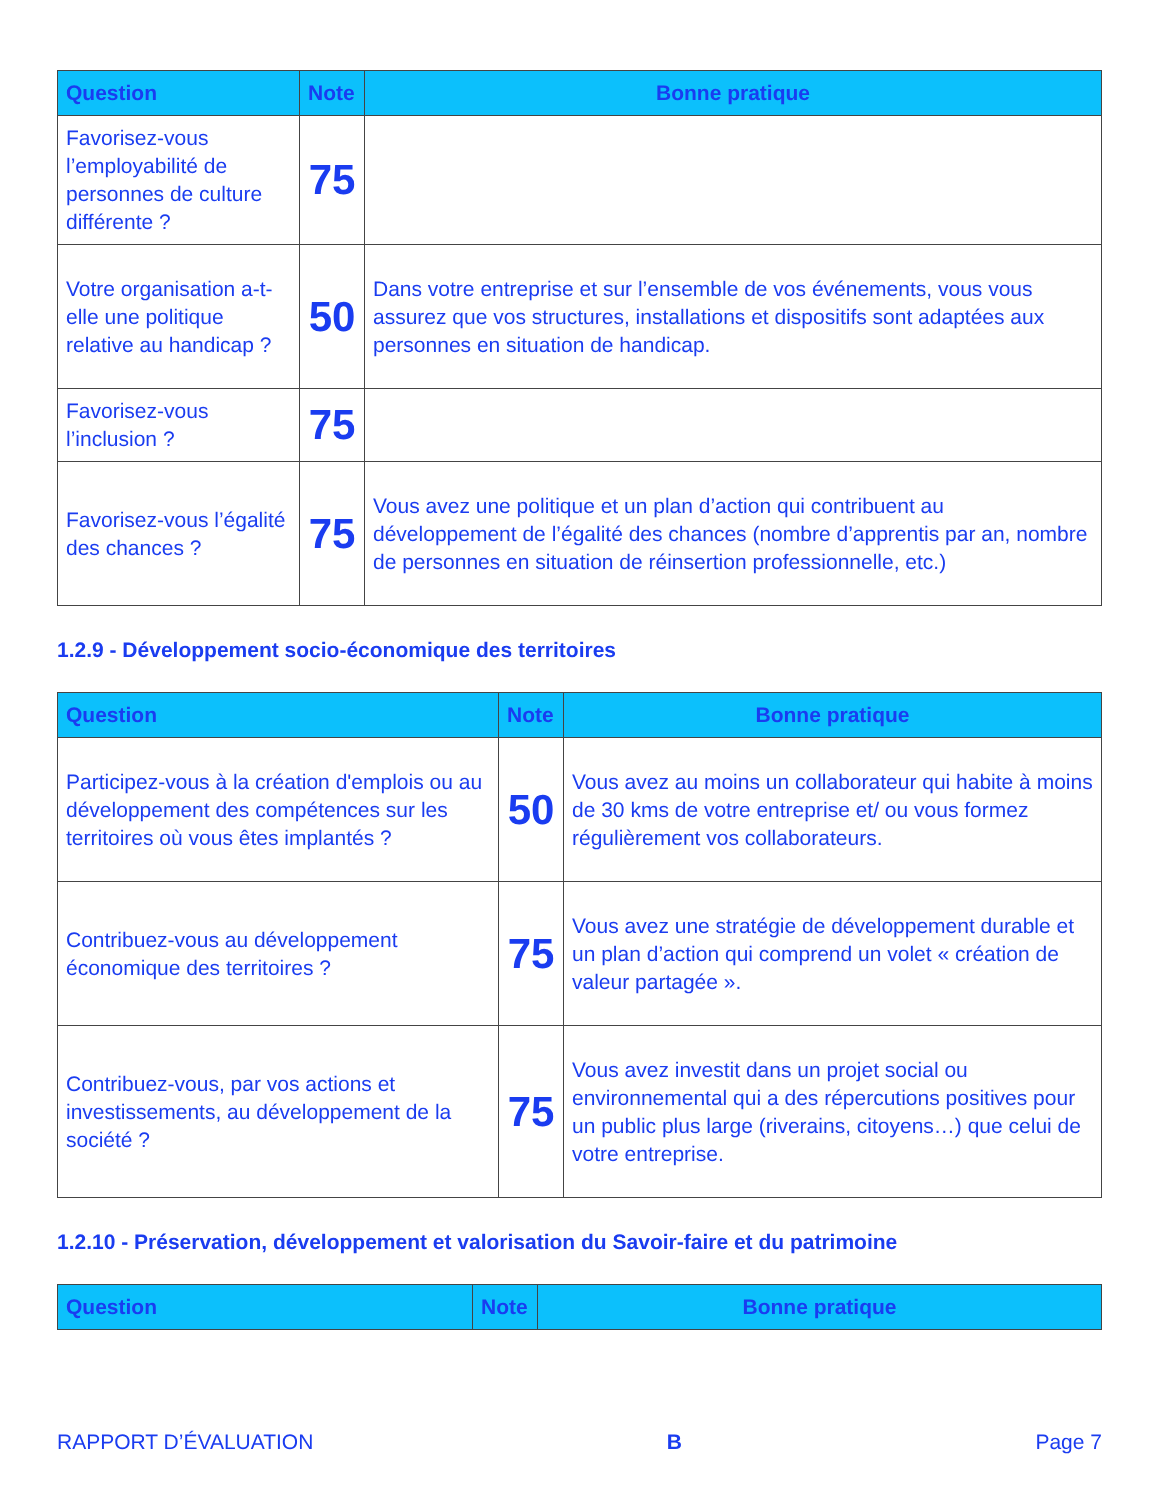| Question | Note | Bonne pratique |
| --- | --- | --- |
| Favorisez-vous l’employabilité de personnes de culture différente ? | 75 | |
| Votre organisation a-t-elle une politique relative au handicap ? | 50 | Dans votre entreprise et sur l’ensemble de vos événements, vous vous assurez que vos structures, installations et dispositifs sont adaptées aux personnes en situation de handicap. |
| Favorisez-vous l’inclusion ? | 75 | |
| Favorisez-vous l’égalité des chances ? | 75 | Vous avez une politique et un plan d’action qui contribuent au développement de l’égalité des chances (nombre d’apprentis par an, nombre de personnes en situation de réinsertion professionnelle, etc.) |
1.2.9 - Développement socio-économique des territoires
| Question | Note | Bonne pratique |
| --- | --- | --- |
| Participez-vous à la création d'emplois ou au développement des compétences sur les territoires où vous êtes implantés ? | 50 | Vous avez au moins un collaborateur qui habite à moins de 30 kms de votre entreprise et/ ou vous formez régulièrement vos collaborateurs. |
| Contribuez-vous au développement économique des territoires ? | 75 | Vous avez une stratégie de développement durable et un plan d’action qui comprend un volet « création de valeur partagée ». |
| Contribuez-vous, par vos actions et investissements, au développement de la société ? | 75 | Vous avez investit dans un projet social ou environnemental qui a des répercutions positives pour un public plus large (riverains, citoyens…) que celui de votre entreprise. |
1.2.10 - Préservation, développement et valorisation du Savoir-faire et du patrimoine
| Question | Note | Bonne pratique |
| --- | --- | --- |
RAPPORT D’ÉVALUATION B Page 7